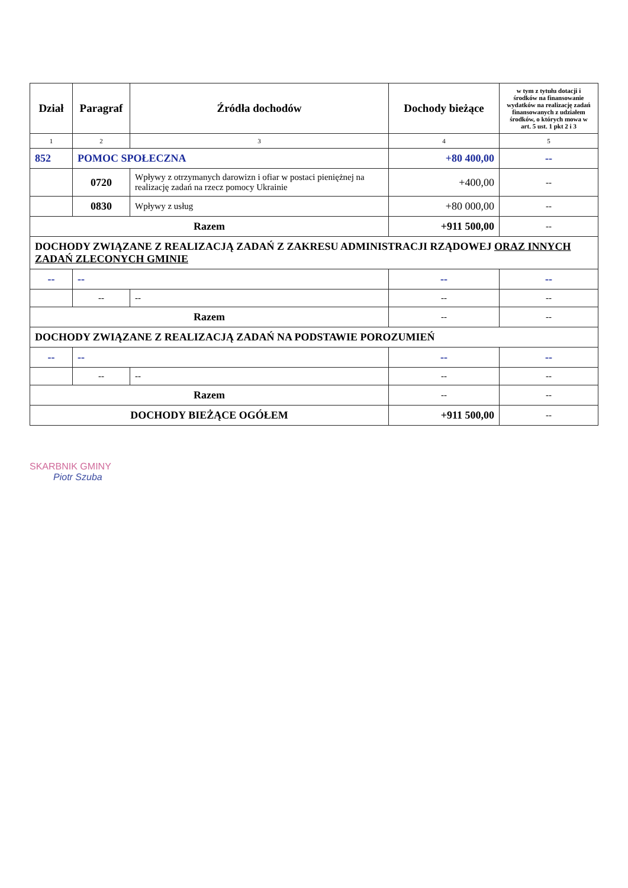| Dział | Paragraf | Źródła dochodów | Dochody bieżące | w tym z tytułu dotacji i środków na finansowanie wydatków na realizację zadań finansowanych z udziałem środków, o których mowa w art. 5 ust. 1 pkt 2 i 3 |
| --- | --- | --- | --- | --- |
| 1 | 2 | 3 | 4 | 5 |
| 852 | POMOC SPOŁECZNA | | +80 400,00 | -- |
| | 0720 | Wpływy z otrzymanych darowizn i ofiar w postaci pieniężnej na realizację zadań na rzecz pomocy Ukrainie | +400,00 | -- |
| | 0830 | Wpływy z usług | +80 000,00 | -- |
| Razem | | | +911 500,00 | -- |
| DOCHODY ZWIĄZANE Z REALIZACJĄ ZADAŃ Z ZAKRESU ADMINISTRACJI RZĄDOWEJ ORAZ INNYCH ZADAŃ ZLECONYCH GMINIE | | | | |
| -- | -- | | -- | -- |
| | -- | -- | -- | -- |
| Razem | | | -- | -- |
| DOCHODY ZWIĄZANE Z REALIZACJĄ ZADAŃ NA PODSTAWIE POROZUMIEŃ | | | | |
| -- | -- | | -- | -- |
| | -- | -- | -- | -- |
| Razem | | | -- | -- |
| DOCHODY BIEŻĄCE OGÓŁEM | | | +911 500,00 | -- |
SKARBNIK GMINY
Piotr Szuba